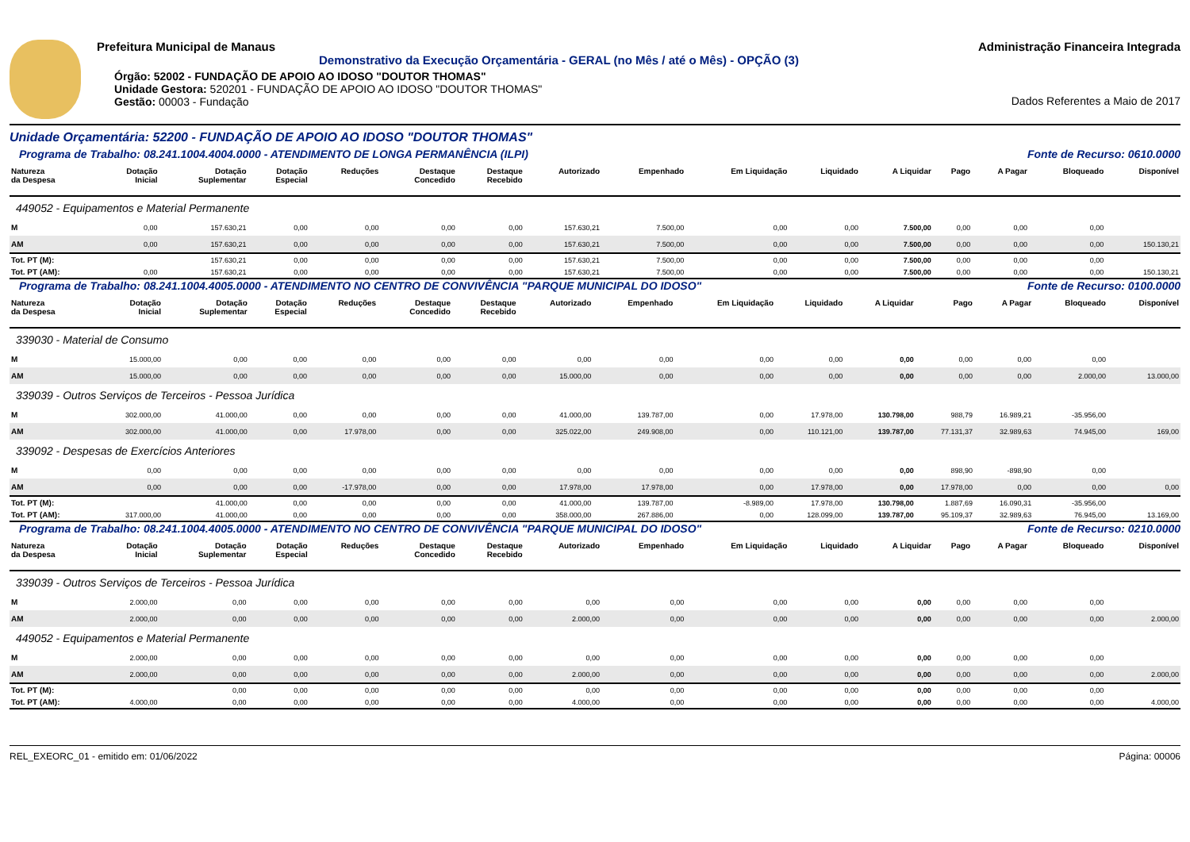Prefeitura Municipal de Manaus
Demonstrativo da Execução Orçamentária - GERAL (no Mês / até o Mês) - OPÇÃO (3)
Órgão: 52002 - FUNDAÇÃO DE APOIO AO IDOSO "DOUTOR THOMAS"
Unidade Gestora: 520201 - FUNDAÇÃO DE APOIO AO IDOSO "DOUTOR THOMAS"
Gestão: 00003 - Fundação
Administração Financeira Integrada
Dados Referentes a Maio de 2017
Unidade Orçamentária: 52200 - FUNDAÇÃO DE APOIO AO IDOSO "DOUTOR THOMAS"
Programa de Trabalho: 08.241.1004.4004.0000 - ATENDIMENTO DE LONGA PERMANÊNCIA (ILPI) Fonte de Recurso: 0610.0000
| Natureza da Despesa | Dotação Inicial | Dotação Suplementar | Dotação Especial | Reduções | Destaque Concedido | Destaque Recebido | Autorizado | Empenhado | Em Liquidação | Liquidado | A Liquidar | Pago | A Pagar | Bloqueado | Disponível |
| --- | --- | --- | --- | --- | --- | --- | --- | --- | --- | --- | --- | --- | --- | --- | --- |
| 449052 - Equipamentos e Material Permanente | | | | | | | | | | | | | | | |
| M | 0,00 | 157.630,21 | 0,00 | 0,00 | 0,00 | 0,00 | 157.630,21 | 7.500,00 | 0,00 | 0,00 | 7.500,00 | 0,00 | 0,00 | 0,00 | |
| AM | 0,00 | 157.630,21 | 0,00 | 0,00 | 0,00 | 0,00 | 157.630,21 | 7.500,00 | 0,00 | 0,00 | 7.500,00 | 0,00 | 0,00 | 0,00 | 150.130,21 |
| Tot. PT (M): | | 157.630,21 | 0,00 | 0,00 | 0,00 | 0,00 | 157.630,21 | 7.500,00 | 0,00 | 0,00 | 7.500,00 | 0,00 | 0,00 | 0,00 | |
| Tot. PT (AM): | 0,00 | 157.630,21 | 0,00 | 0,00 | 0,00 | 0,00 | 157.630,21 | 7.500,00 | 0,00 | 0,00 | 7.500,00 | 0,00 | 0,00 | 0,00 | 150.130,21 |
Programa de Trabalho: 08.241.1004.4005.0000 - ATENDIMENTO NO CENTRO DE CONVIVÊNCIA "PARQUE MUNICIPAL DO IDOSO" Fonte de Recurso: 0100.0000
| Natureza da Despesa | Dotação Inicial | Dotação Suplementar | Dotação Especial | Reduções | Destaque Concedido | Destaque Recebido | Autorizado | Empenhado | Em Liquidação | Liquidado | A Liquidar | Pago | A Pagar | Bloqueado | Disponível |
| --- | --- | --- | --- | --- | --- | --- | --- | --- | --- | --- | --- | --- | --- | --- | --- |
| 339030 - Material de Consumo | | | | | | | | | | | | | | | |
| M | 15.000,00 | 0,00 | 0,00 | 0,00 | 0,00 | 0,00 | 0,00 | 0,00 | 0,00 | 0,00 | 0,00 | 0,00 | 0,00 | 0,00 | |
| AM | 15.000,00 | 0,00 | 0,00 | 0,00 | 0,00 | 0,00 | 15.000,00 | 0,00 | 0,00 | 0,00 | 0,00 | 0,00 | 0,00 | 2.000,00 | 13.000,00 |
| 339039 - Outros Serviços de Terceiros - Pessoa Jurídica | | | | | | | | | | | | | | | |
| M | 302.000,00 | 41.000,00 | 0,00 | 0,00 | 0,00 | 0,00 | 41.000,00 | 139.787,00 | 0,00 | 17.978,00 | 130.798,00 | 988,79 | 16.989,21 | -35.956,00 | |
| AM | 302.000,00 | 41.000,00 | 0,00 | 17.978,00 | 0,00 | 0,00 | 325.022,00 | 249.908,00 | 0,00 | 110.121,00 | 139.787,00 | 77.131,37 | 32.989,63 | 74.945,00 | 169,00 |
| 339092 - Despesas de Exercícios Anteriores | | | | | | | | | | | | | | | |
| M | 0,00 | 0,00 | 0,00 | 0,00 | 0,00 | 0,00 | 0,00 | 0,00 | 0,00 | 0,00 | 0,00 | 898,90 | -898,90 | 0,00 | |
| AM | 0,00 | 0,00 | 0,00 | -17.978,00 | 0,00 | 0,00 | 17.978,00 | 17.978,00 | 0,00 | 17.978,00 | 0,00 | 17.978,00 | 0,00 | 0,00 | 0,00 |
| Tot. PT (M): | | 41.000,00 | 0,00 | 0,00 | 0,00 | 0,00 | 41.000,00 | 139.787,00 | -8.989,00 | 17.978,00 | 130.798,00 | 1.887,69 | 16.090,31 | -35.956,00 | |
| Tot. PT (AM): | 317.000,00 | 41.000,00 | 0,00 | 0,00 | 0,00 | 0,00 | 358.000,00 | 267.886,00 | 0,00 | 128.099,00 | 139.787,00 | 95.109,37 | 32.989,63 | 76.945,00 | 13.169,00 |
Programa de Trabalho: 08.241.1004.4005.0000 - ATENDIMENTO NO CENTRO DE CONVIVÊNCIA "PARQUE MUNICIPAL DO IDOSO" Fonte de Recurso: 0210.0000
| Natureza da Despesa | Dotação Inicial | Dotação Suplementar | Dotação Especial | Reduções | Destaque Concedido | Destaque Recebido | Autorizado | Empenhado | Em Liquidação | Liquidado | A Liquidar | Pago | A Pagar | Bloqueado | Disponível |
| --- | --- | --- | --- | --- | --- | --- | --- | --- | --- | --- | --- | --- | --- | --- | --- |
| 339039 - Outros Serviços de Terceiros - Pessoa Jurídica | | | | | | | | | | | | | | | |
| M | 2.000,00 | 0,00 | 0,00 | 0,00 | 0,00 | 0,00 | 0,00 | 0,00 | 0,00 | 0,00 | 0,00 | 0,00 | 0,00 | 0,00 | |
| AM | 2.000,00 | 0,00 | 0,00 | 0,00 | 0,00 | 0,00 | 2.000,00 | 0,00 | 0,00 | 0,00 | 0,00 | 0,00 | 0,00 | 0,00 | 2.000,00 |
| 449052 - Equipamentos e Material Permanente | | | | | | | | | | | | | | | |
| M | 2.000,00 | 0,00 | 0,00 | 0,00 | 0,00 | 0,00 | 0,00 | 0,00 | 0,00 | 0,00 | 0,00 | 0,00 | 0,00 | 0,00 | |
| AM | 2.000,00 | 0,00 | 0,00 | 0,00 | 0,00 | 0,00 | 2.000,00 | 0,00 | 0,00 | 0,00 | 0,00 | 0,00 | 0,00 | 0,00 | 2.000,00 |
| Tot. PT (M): | | 0,00 | 0,00 | 0,00 | 0,00 | 0,00 | 0,00 | 0,00 | 0,00 | 0,00 | 0,00 | 0,00 | 0,00 | 0,00 | |
| Tot. PT (AM): | 4.000,00 | 0,00 | 0,00 | 0,00 | 0,00 | 0,00 | 4.000,00 | 0,00 | 0,00 | 0,00 | 0,00 | 0,00 | 0,00 | 0,00 | 4.000,00 |
REL_EXEORC_01 - emitido em: 01/06/2022 Página: 00006